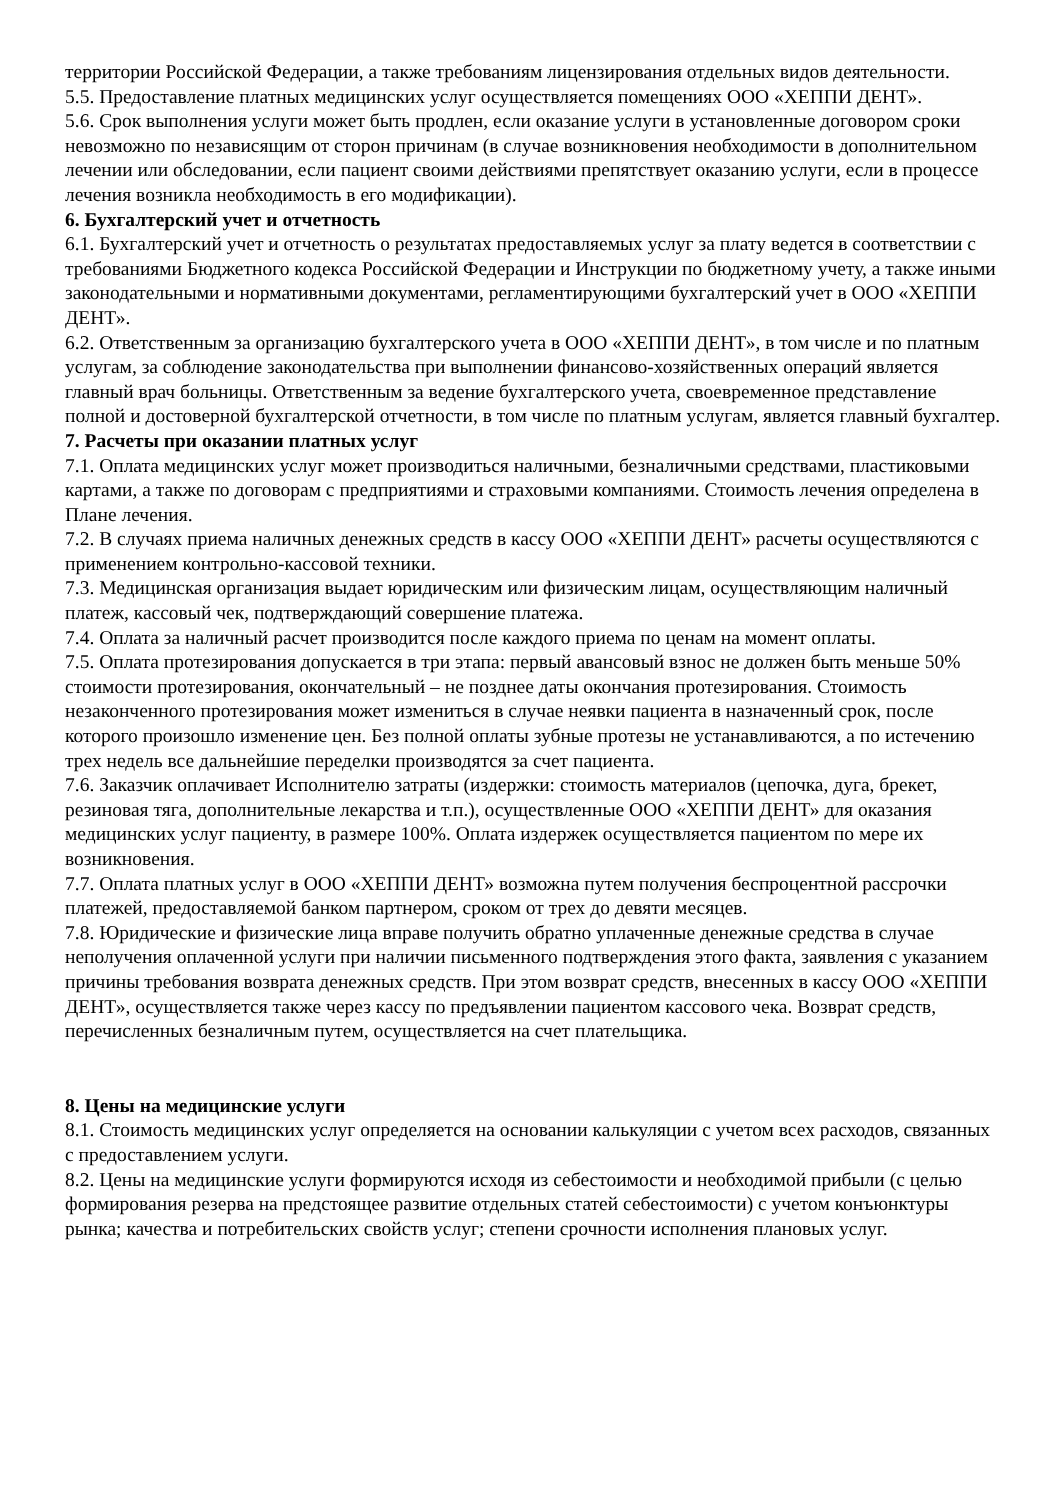территории Российской Федерации, а также требованиям лицензирования отдельных видов деятельности.
5.5. Предоставление платных медицинских услуг осуществляется помещениях ООО «ХЕППИ ДЕНТ».
5.6. Срок выполнения услуги может быть продлен, если оказание услуги в установленные договором сроки невозможно по независящим от сторон причинам (в случае возникновения необходимости в дополнительном лечении или обследовании, если пациент своими действиями препятствует оказанию услуги, если в процессе лечения возникла необходимость в его модификации).
6. Бухгалтерский учет и отчетность
6.1. Бухгалтерский учет и отчетность о результатах предоставляемых услуг за плату ведется в соответствии с требованиями Бюджетного кодекса Российской Федерации и Инструкции по бюджетному учету, а также иными законодательными и нормативными документами, регламентирующими бухгалтерский учет в ООО «ХЕППИ ДЕНТ».
6.2. Ответственным за организацию бухгалтерского учета в ООО «ХЕППИ ДЕНТ», в том числе и по платным услугам, за соблюдение законодательства при выполнении финансово-хозяйственных операций является главный врач больницы. Ответственным за ведение бухгалтерского учета, своевременное представление полной и достоверной бухгалтерской отчетности, в том числе по платным услугам, является главный бухгалтер.
7. Расчеты при оказании платных услуг
7.1. Оплата медицинских услуг может производиться наличными, безналичными средствами, пластиковыми картами, а также по договорам с предприятиями и страховыми компаниями. Стоимость лечения определена в Плане лечения.
7.2. В случаях приема наличных денежных средств в кассу ООО «ХЕППИ ДЕНТ» расчеты осуществляются с применением контрольно-кассовой техники.
7.3. Медицинская организация выдает юридическим или физическим лицам, осуществляющим наличный платеж, кассовый чек, подтверждающий совершение платежа.
7.4. Оплата за наличный расчет производится после каждого приема по ценам на момент оплаты.
7.5. Оплата протезирования допускается в три этапа: первый авансовый взнос не должен быть меньше 50% стоимости протезирования, окончательный – не позднее даты окончания протезирования. Стоимость незаконченного протезирования может измениться в случае неявки пациента в назначенный срок, после которого произошло изменение цен. Без полной оплаты зубные протезы не устанавливаются, а по истечению трех недель все дальнейшие переделки производятся за счет пациента.
7.6. Заказчик оплачивает Исполнителю затраты (издержки: стоимость материалов (цепочка, дуга, брекет, резиновая тяга, дополнительные лекарства и т.п.), осуществленные ООО «ХЕППИ ДЕНТ» для оказания медицинских услуг пациенту, в размере 100%. Оплата издержек осуществляется пациентом по мере их возникновения.
7.7. Оплата платных услуг в ООО «ХЕППИ ДЕНТ» возможна путем получения беспроцентной рассрочки платежей, предоставляемой банком партнером, сроком от трех до девяти месяцев.
7.8. Юридические и физические лица вправе получить обратно уплаченные денежные средства в случае неполучения оплаченной услуги при наличии письменного подтверждения этого факта, заявления с указанием причины требования возврата денежных средств. При этом возврат средств, внесенных в кассу ООО «ХЕППИ ДЕНТ», осуществляется также через кассу по предъявлении пациентом кассового чека. Возврат средств, перечисленных безналичным путем, осуществляется на счет плательщика.
8. Цены на медицинские услуги
8.1. Стоимость медицинских услуг определяется на основании калькуляции с учетом всех расходов, связанных с предоставлением услуги.
8.2. Цены на медицинские услуги формируются исходя из себестоимости и необходимой прибыли (с целью формирования резерва на предстоящее развитие отдельных статей себестоимости) с учетом конъюнктуры рынка; качества и потребительских свойств услуг; степени срочности исполнения плановых услуг.